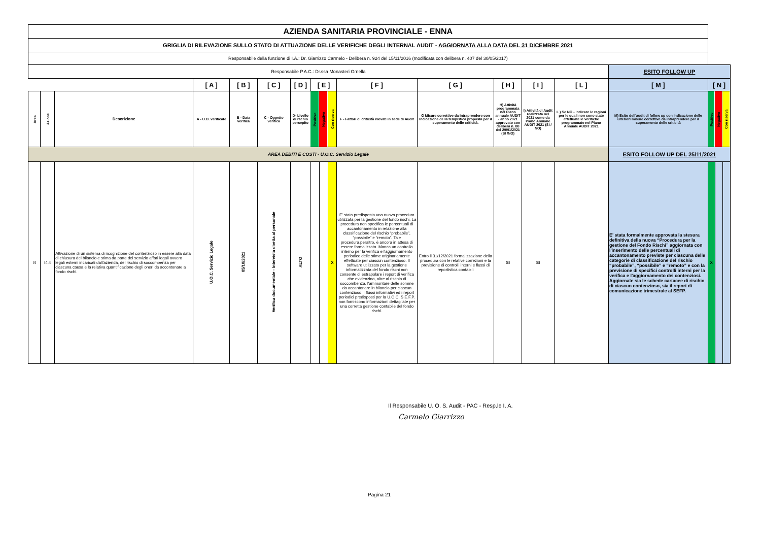| AZIENDA SANITARIA PROVINCIALE - ENNA | | | | | | | | | | | | | | | | | | |
| GRIGLIA DI RILEVAZIONE SULLO STATO DI ATTUAZIONE DELLE VERIFICHE DEGLI INTERNAL AUDIT - AGGIORNATA ALLA DATA DEL 31 DICEMBRE 2021 | | | | | | | | | | | | | | | | | | |
| Responsabile della funzione di I.A.: Dr. Giarrizzo Carmelo - Delibera n. 924 del 15/11/2016 (modificata con delibera n. 407 del 30/05/2017) | | | | | | | | | | | | | | | | | | |
| Responsabile P.A.C.: Dr.ssa Monasteri Ornella | | | | | | | | | | | | | | | ESITO FOLLOW UP | | | |
| | | | [ A ] | [ B ] | [ C ] | [ D ] | [ E ] | | | [ F ] | [ G ] | [ H ] | [ I ] | [ L ] | [ M ] | [ N ] | | |
| Area | Azione | Descrizione | A - U.O. verificate | B - Data verifica | C - Oggetto verifica | D- Livello di rschio percepito | Positivo | Negativo | Con riserva | F - Fattori di criticità rilevati in sede di Audit | G Misure correttive da intraprendere con Indicazione della tempistica proposta per il superamento delle criticità. | H) Attività programmata nel Piano annuale AUDIT - anno 2021 approvato con delibera n. 88 del 20/01/2021 (SI /NO) | I) Attività di Audit realizzata nel 2021 come da Piano Annuale AUDIT 2021 (SI / NO) | L ) Se NO - Indicare le ragioni per le quali non sono state effettuate le verifiche programmate nel Piano Annuale AUDIT 2021 | M) Esito dell'audit di follow up con indicazione delle ulteriori misure correttive da intraprendere per il superamento delle criticità | Positivo | Negativo | Con riserva |
| AREA DEBITI E COSTI - U.O.C. Servizio Legale | | | | | | | | | | | | | | | ESITO FOLLOW UP DEL 25/11/2021 | | | |
| I4 | I4.4 | Attivazione di un sistema di ricognizione del contenzioso in essere alla data di chiusura del bilancio e stima da parte del servizio affari legali ovvero legali esterni incaricati dall'azienda, del rischio di soccombenza per ciascuna causa e la relativa quantificazione degli oneri da accontonare a fondo rischi. | U.O.C. Servizio Legale | 05/10/2021 | Verifica documentale - Intervista diretta al personale | ALTO | | | X | E' stata predisposta una nuova procedura utilizzata per la gestione del fondo rischi. La procedura non specifica le percentuali di accantonamento in relazione alla classificazione del rischio “probabile”, “possibile” e “remoto”. Tale procedura,peraltro, è ancora in attesa di essere formalizzata. Manca un controllo interno per la verifica e l'aggiornamento periodico delle stime originariamente effettuate per ciascun contenzioso. Il software utilizzato per la gestione informatizzata del fondo rischi non consente di estrapolare i report di verifica che evidenzino, oltre al rischio di soccombenza, l'ammontare delle somme da accantonare in bilancio per ciascun contenzioso. I flussi informativi ed i report periodici predisposti per la U.O.C. S.E.F.P. non forniscono informazioni dettagliate per una corretta gestione contabile del fondo rischi. | Entro il 31/12/2021 formalizzazione della procedura con le relative correzioni e la previsione di controlli interni e flussi di reportistica contabili | SI | SI | | E' stata formalmente approvata la stesura definitiva della nuova “Procedura per la gestione del Fondo Rischi” aggiornata con l'inserimento delle percentuali di accantonamento previste per ciascuna delle categorie di classificazione del rischio “probabile”, “possibile” e “remoto” e con la previsione di specifici controlli interni per la verifica e l'aggiornamento dei contenziosi. Aggiornate sia le schede cartacee di rischio di ciascun contenzioso, sia il report di comunicazione trimestrale al SEFP. | X | | |
Il Responsabile U. O. S. Audit - PAC - Resp.le I. A.
Carmelo Giarrizzo
Pagina 21